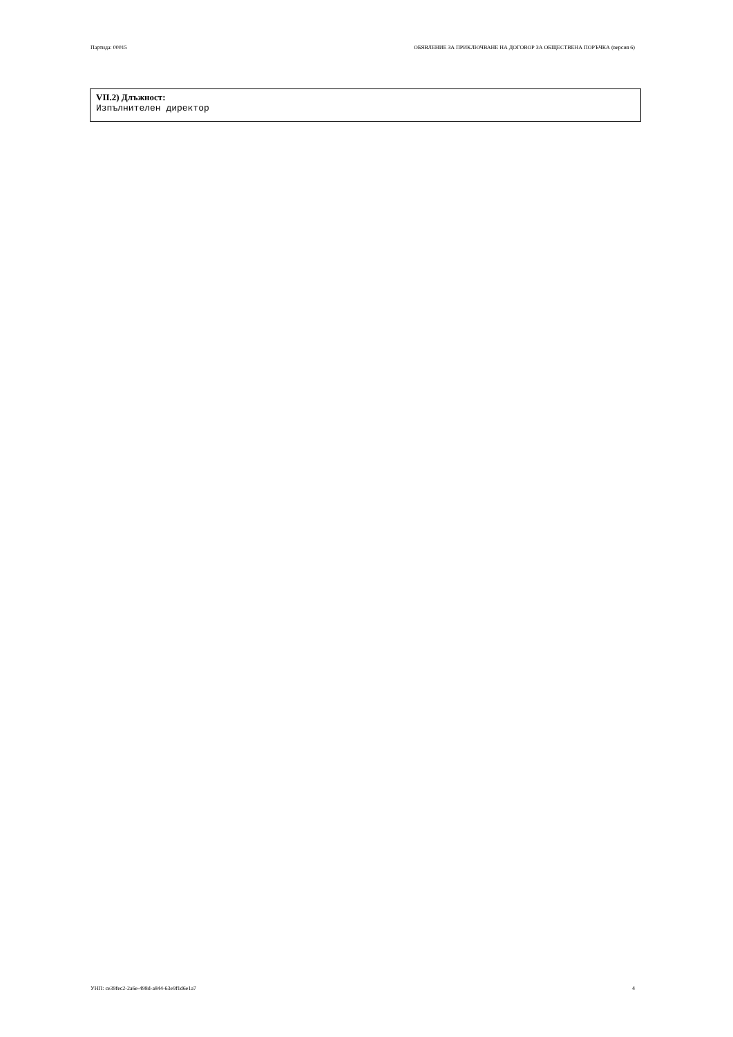Партида: 00015 ОБЯВЛЕНИЕ ЗА ПРИКЛЮЧВАНЕ НА ДОГОВОР ЗА ОБЩЕСТВЕНА ПОРЪЧКА (версия 6)
VII.2) Длъжност:
Изпълнителен директор
УНП: ce39fec2-2a6e-498d-a844-63e9f1d6e1a7 4